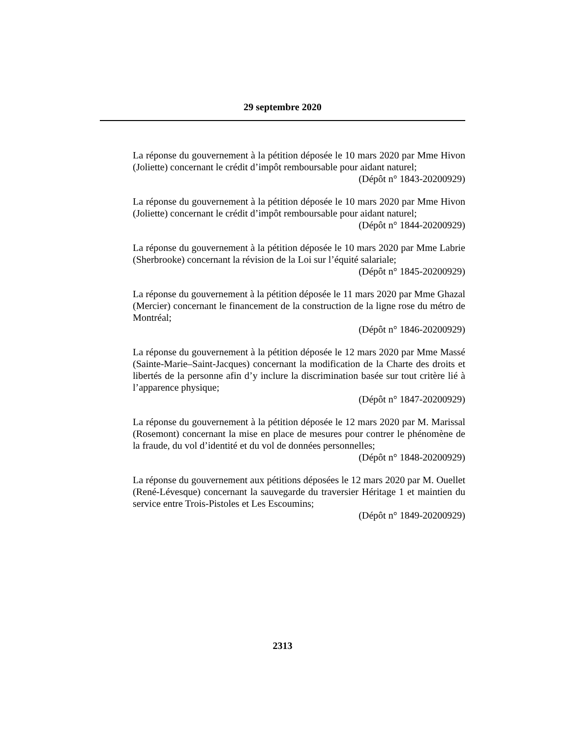29 septembre 2020
La réponse du gouvernement à la pétition déposée le 10 mars 2020 par Mme Hivon (Joliette) concernant le crédit d’impôt remboursable pour aidant naturel;
(Dépôt n° 1843-20200929)
La réponse du gouvernement à la pétition déposée le 10 mars 2020 par Mme Hivon (Joliette) concernant le crédit d’impôt remboursable pour aidant naturel;
(Dépôt n° 1844-20200929)
La réponse du gouvernement à la pétition déposée le 10 mars 2020 par Mme Labrie (Sherbrooke) concernant la révision de la Loi sur l’équité salariale;
(Dépôt n° 1845-20200929)
La réponse du gouvernement à la pétition déposée le 11 mars 2020 par Mme Ghazal (Mercier) concernant le financement de la construction de la ligne rose du métro de Montréal;
(Dépôt n° 1846-20200929)
La réponse du gouvernement à la pétition déposée le 12 mars 2020 par Mme Massé (Sainte-Marie–Saint-Jacques) concernant la modification de la Charte des droits et libertés de la personne afin d’y inclure la discrimination basée sur tout critère lié à l’apparence physique;
(Dépôt n° 1847-20200929)
La réponse du gouvernement à la pétition déposée le 12 mars 2020 par M. Marissal (Rosemont) concernant la mise en place de mesures pour contrer le phénomène de la fraude, du vol d’identité et du vol de données personnelles;
(Dépôt n° 1848-20200929)
La réponse du gouvernement aux pétitions déposées le 12 mars 2020 par M. Ouellet (René-Lévesque) concernant la sauvegarde du traversier Héritage 1 et maintien du service entre Trois-Pistoles et Les Escoumins;
(Dépôt n° 1849-20200929)
2313